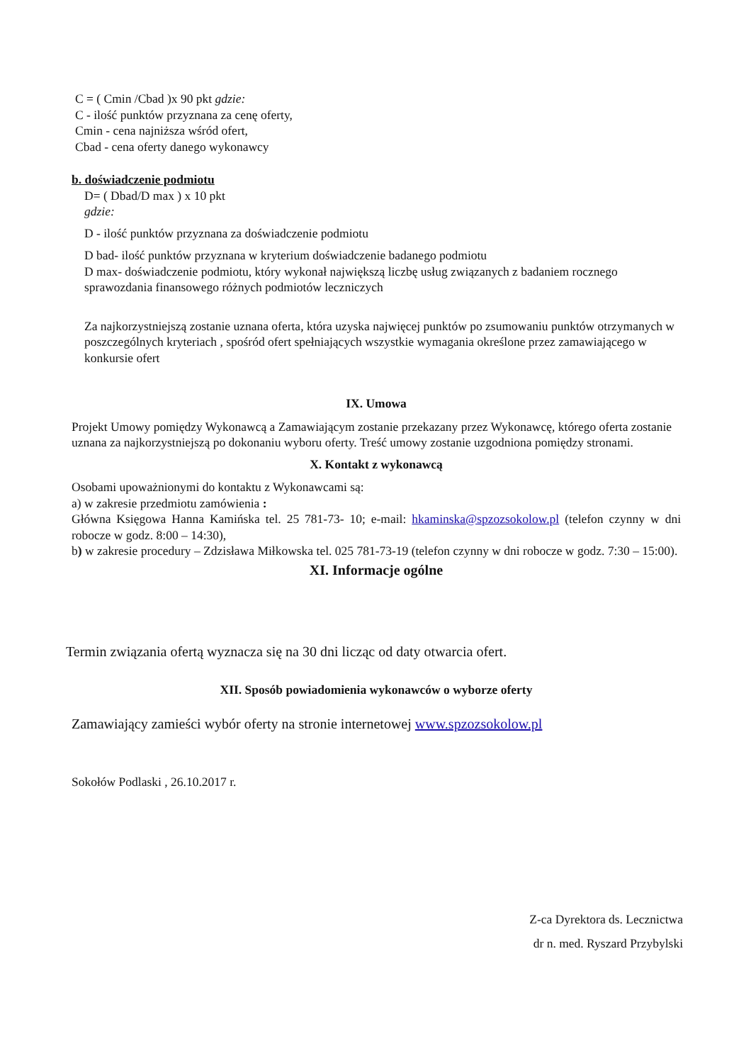C = ( Cmin /Cbad )x 90 pkt gdzie:
C - ilość punktów przyznana za cenę oferty,
Cmin - cena najniższa wśród ofert,
Cbad - cena oferty danego wykonawcy
b. doświadczenie podmiotu
D= ( Dbad/D max ) x 10 pkt
gdzie:
D - ilość punktów przyznana za doświadczenie podmiotu
D bad- ilość punktów przyznana w kryterium doświadczenie badanego podmiotu
D max- doświadczenie podmiotu, który wykonał największą liczbę usług związanych z badaniem rocznego sprawozdania finansowego różnych podmiotów leczniczych
Za najkorzystniejszą zostanie uznana oferta, która uzyska najwięcej punktów po zsumowaniu punktów otrzymanych w poszczególnych kryteriach , spośród ofert spełniających wszystkie wymagania określone przez zamawiającego w konkursie ofert
IX. Umowa
Projekt Umowy pomiędzy Wykonawcą a Zamawiającym zostanie przekazany przez Wykonawcę, którego oferta zostanie uznana za najkorzystniejszą po dokonaniu wyboru oferty. Treść umowy zostanie uzgodniona pomiędzy stronami.
X. Kontakt z wykonawcą
Osobami upoważnionymi do kontaktu z Wykonawcami są:
a) w zakresie przedmiotu zamówienia :
Główna Księgowa Hanna Kamińska tel. 25 781-73- 10; e-mail: hkaminska@spzozsokolow.pl (telefon czynny w dni robocze w godz. 8:00 – 14:30),
b) w zakresie procedury – Zdzisława Miłkowska tel. 025 781-73-19 (telefon czynny w dni robocze w godz. 7:30 – 15:00).
XI. Informacje ogólne
Termin związania ofertą wyznacza się na 30 dni licząc od daty otwarcia ofert.
XII. Sposób powiadomienia wykonawców o wyborze oferty
Zamawiający zamieści wybór oferty na stronie internetowej www.spzozsokolow.pl
Sokołów Podlaski , 26.10.2017 r.
Z-ca Dyrektora ds. Lecznictwa
dr n. med. Ryszard Przybylski